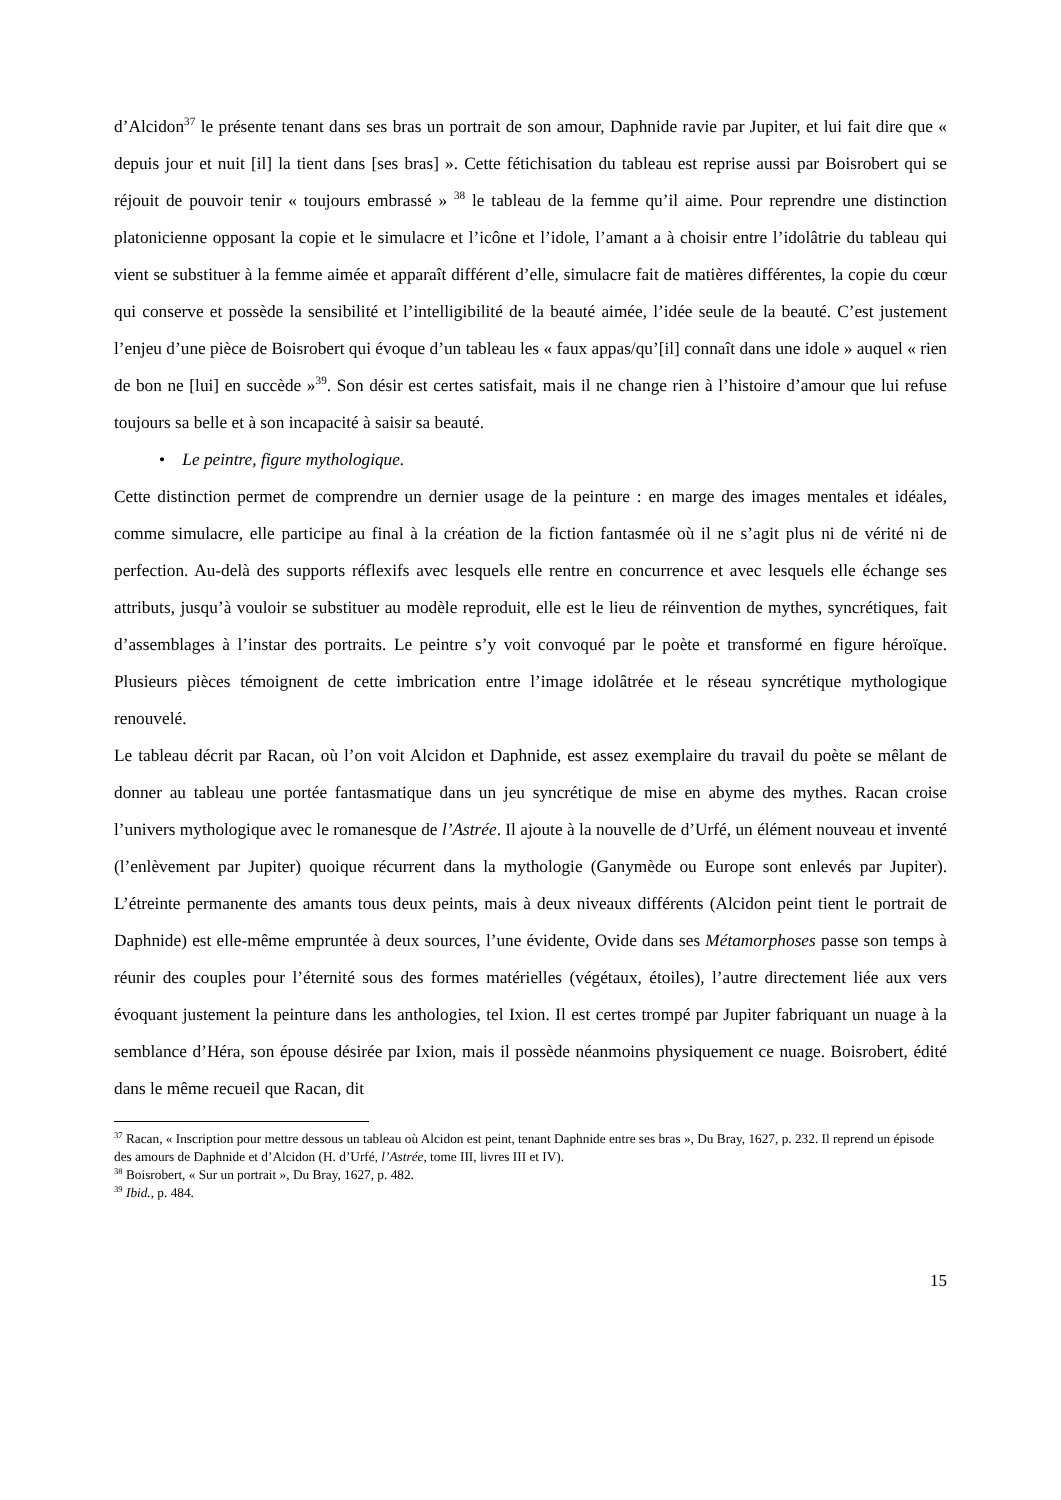d’Alcidon<sup>37</sup> le présente tenant dans ses bras un portrait de son amour, Daphnide ravie par Jupiter, et lui fait dire que « depuis jour et nuit [il] la tient dans [ses bras] ». Cette fétichisation du tableau est reprise aussi par Boisrobert qui se réjouit de pouvoir tenir « toujours embrassé » <sup>38</sup> le tableau de la femme qu’il aime. Pour reprendre une distinction platonicienne opposant la copie et le simulacre et l’icône et l’idole, l’amant a à choisir entre l’idolâtrie du tableau qui vient se substituer à la femme aimée et apparaît différent d’elle, simulacre fait de matières différentes, la copie du cœur qui conserve et possède la sensibilité et l’intelligibilité de la beauté aimée, l’idée seule de la beauté. C’est justement l’enjeu d’une pièce de Boisrobert qui évoque d’un tableau les « faux appas/qu’[il] connaît dans une idole » auquel « rien de bon ne [lui] en succède »<sup>39</sup>. Son désir est certes satisfait, mais il ne change rien à l’histoire d’amour que lui refuse toujours sa belle et à son incapacité à saisir sa beauté.
• Le peintre, figure mythologique.
Cette distinction permet de comprendre un dernier usage de la peinture : en marge des images mentales et idéales, comme simulacre, elle participe au final à la création de la fiction fantasmée où il ne s’agit plus ni de vérité ni de perfection. Au-delà des supports réflexifs avec lesquels elle rentre en concurrence et avec lesquels elle échange ses attributs, jusqu’à vouloir se substituer au modèle reproduit, elle est le lieu de réinvention de mythes, syncrétiques, fait d’assemblages à l’instar des portraits. Le peintre s’y voit convoqué par le poète et transformé en figure héroïque. Plusieurs pièces témoignent de cette imbrication entre l’image idolâtrée et le réseau syncrétique mythologique renouvelé.
Le tableau décrit par Racan, où l’on voit Alcidon et Daphnide, est assez exemplaire du travail du poète se mêlant de donner au tableau une portée fantasmatique dans un jeu syncrétique de mise en abyme des mythes. Racan croise l’univers mythologique avec le romanesque de l’Astrée. Il ajoute à la nouvelle de d’Urfé, un élément nouveau et inventé (l’enlèvement par Jupiter) quoique récurrent dans la mythologie (Ganymède ou Europe sont enlevés par Jupiter). L’étreinte permanente des amants tous deux peints, mais à deux niveaux différents (Alcidon peint tient le portrait de Daphnide) est elle-même empruntée à deux sources, l’une évidente, Ovide dans ses Métamorphoses passe son temps à réunir des couples pour l’éternité sous des formes matérielles (végétaux, étoiles), l’autre directement liée aux vers évoquant justement la peinture dans les anthologies, tel Ixion. Il est certes trompé par Jupiter fabriquant un nuage à la semblance d’Héra, son épouse désirée par Ixion, mais il possède néanmoins physiquement ce nuage. Boisrobert, édité dans le même recueil que Racan, dit
<sup>37</sup> Racan, « Inscription pour mettre dessous un tableau où Alcidon est peint, tenant Daphnide entre ses bras », Du Bray, 1627, p. 232. Il reprend un épisode des amours de Daphnide et d’Alcidon (H. d’Urfé, l’Astrée, tome III, livres III et IV).
<sup>38</sup> Boisrobert, « Sur un portrait », Du Bray, 1627, p. 482.
<sup>39</sup> Ibid., p. 484.
15